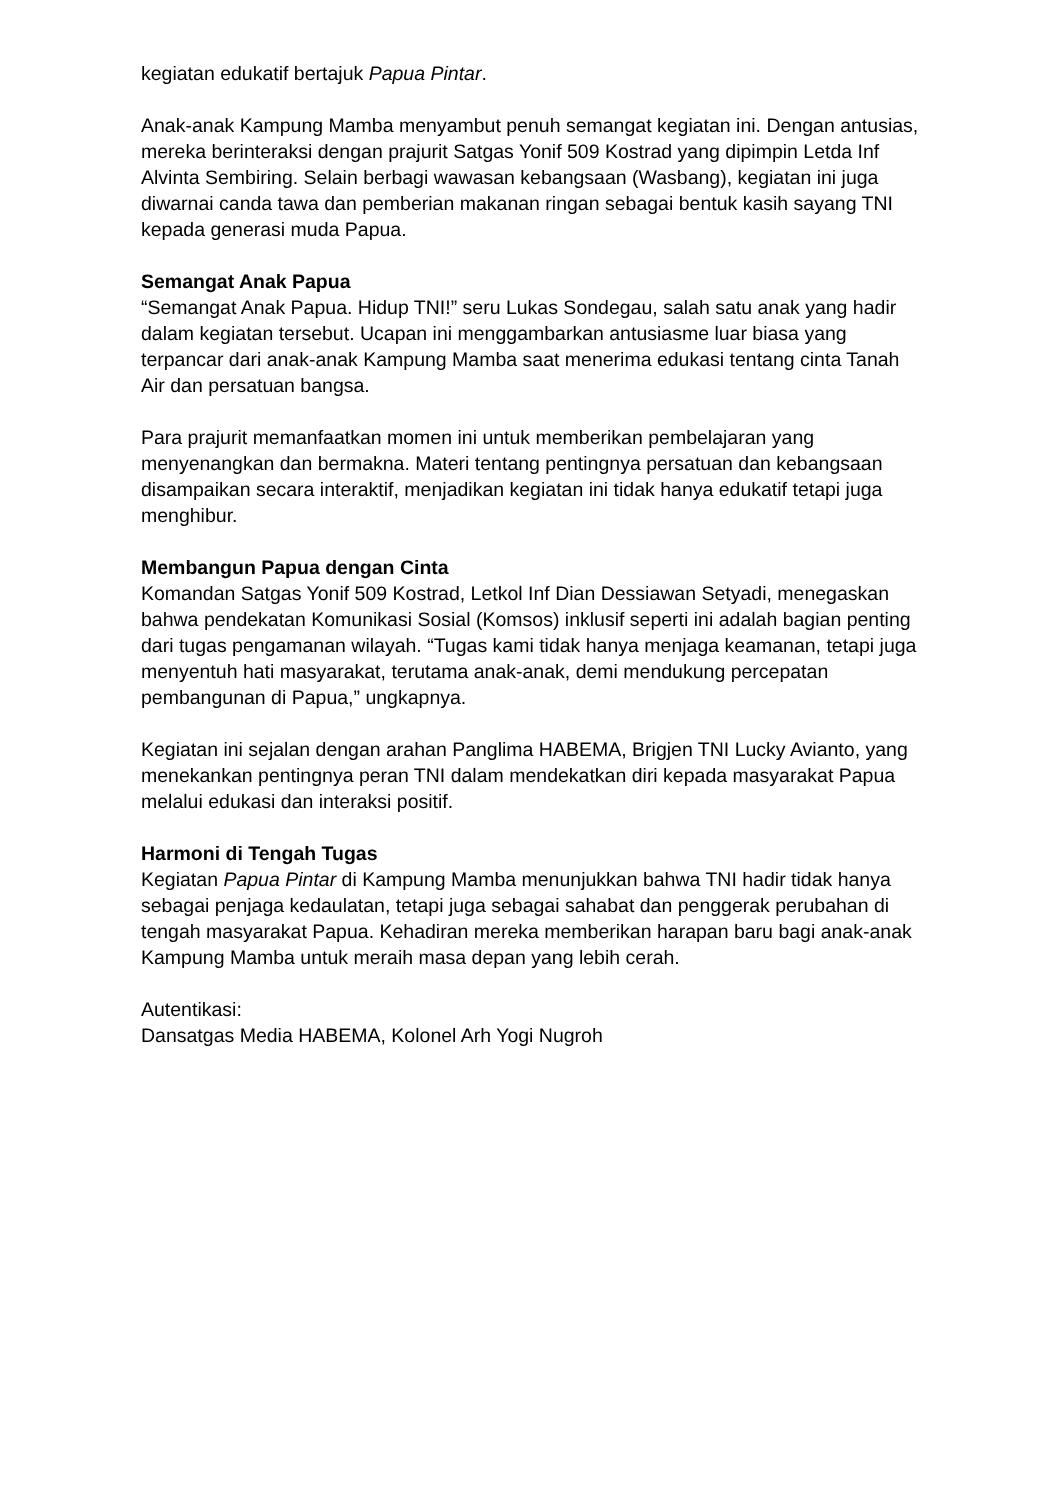kegiatan edukatif bertajuk Papua Pintar.
Anak-anak Kampung Mamba menyambut penuh semangat kegiatan ini. Dengan antusias, mereka berinteraksi dengan prajurit Satgas Yonif 509 Kostrad yang dipimpin Letda Inf Alvinta Sembiring. Selain berbagi wawasan kebangsaan (Wasbang), kegiatan ini juga diwarnai canda tawa dan pemberian makanan ringan sebagai bentuk kasih sayang TNI kepada generasi muda Papua.
Semangat Anak Papua
“Semangat Anak Papua. Hidup TNI!” seru Lukas Sondegau, salah satu anak yang hadir dalam kegiatan tersebut. Ucapan ini menggambarkan antusiasme luar biasa yang terpancar dari anak-anak Kampung Mamba saat menerima edukasi tentang cinta Tanah Air dan persatuan bangsa.
Para prajurit memanfaatkan momen ini untuk memberikan pembelajaran yang menyenangkan dan bermakna. Materi tentang pentingnya persatuan dan kebangsaan disampaikan secara interaktif, menjadikan kegiatan ini tidak hanya edukatif tetapi juga menghibur.
Membangun Papua dengan Cinta
Komandan Satgas Yonif 509 Kostrad, Letkol Inf Dian Dessiawan Setyadi, menegaskan bahwa pendekatan Komunikasi Sosial (Komsos) inklusif seperti ini adalah bagian penting dari tugas pengamanan wilayah. “Tugas kami tidak hanya menjaga keamanan, tetapi juga menyentuh hati masyarakat, terutama anak-anak, demi mendukung percepatan pembangunan di Papua,” ungkapnya.
Kegiatan ini sejalan dengan arahan Panglima HABEMA, Brigjen TNI Lucky Avianto, yang menekankan pentingnya peran TNI dalam mendekatkan diri kepada masyarakat Papua melalui edukasi dan interaksi positif.
Harmoni di Tengah Tugas
Kegiatan Papua Pintar di Kampung Mamba menunjukkan bahwa TNI hadir tidak hanya sebagai penjaga kedaulatan, tetapi juga sebagai sahabat dan penggerak perubahan di tengah masyarakat Papua. Kehadiran mereka memberikan harapan baru bagi anak-anak Kampung Mamba untuk meraih masa depan yang lebih cerah.
Autentikasi:
Dansatgas Media HABEMA, Kolonel Arh Yogi Nugroh